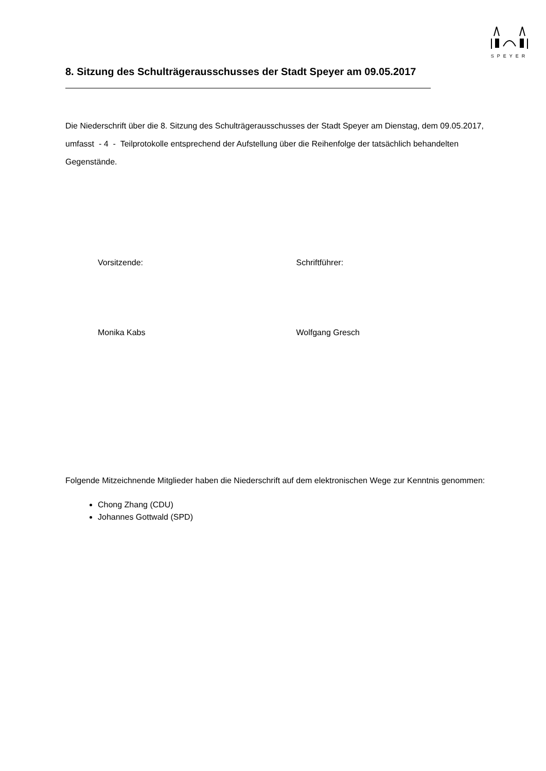SPEYER
8. Sitzung des Schulträgerausschusses der Stadt Speyer am 09.05.2017
Die Niederschrift über die 8. Sitzung des Schulträgerausschusses der Stadt Speyer am Dienstag, dem 09.05.2017, umfasst - 4 - Teilprotokolle entsprechend der Aufstellung über die Reihenfolge der tatsächlich behandelten Gegenstände.
Vorsitzende: Schriftführer:
Monika Kabs Wolfgang Gresch
Folgende Mitzeichnende Mitglieder haben die Niederschrift auf dem elektronischen Wege zur Kenntnis genommen:
Chong Zhang (CDU)
Johannes Gottwald (SPD)